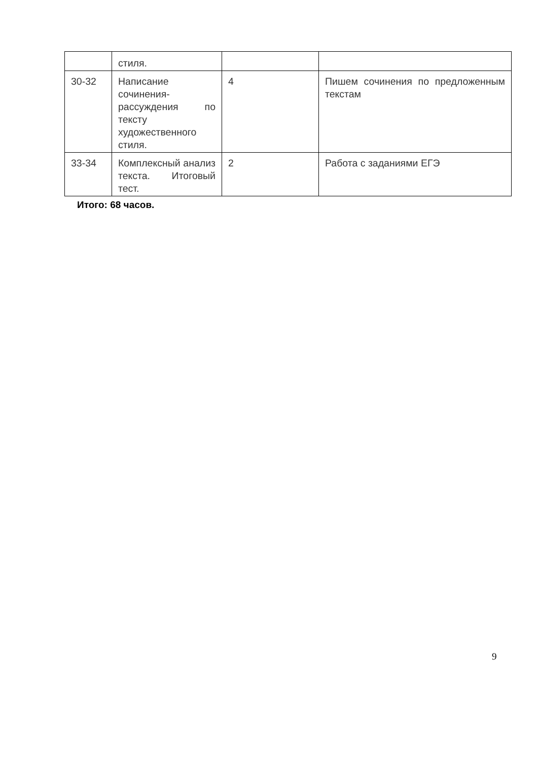| | стиля. | | |
| 30-32 | Написание сочинения-рассуждения по тексту художественного стиля. | 4 | Пишем сочинения по предложенным текстам |
| 33-34 | Комплексный анализ текста. Итоговый тест. | 2 | Работа с заданиями ЕГЭ |
Итого: 68 часов.
9